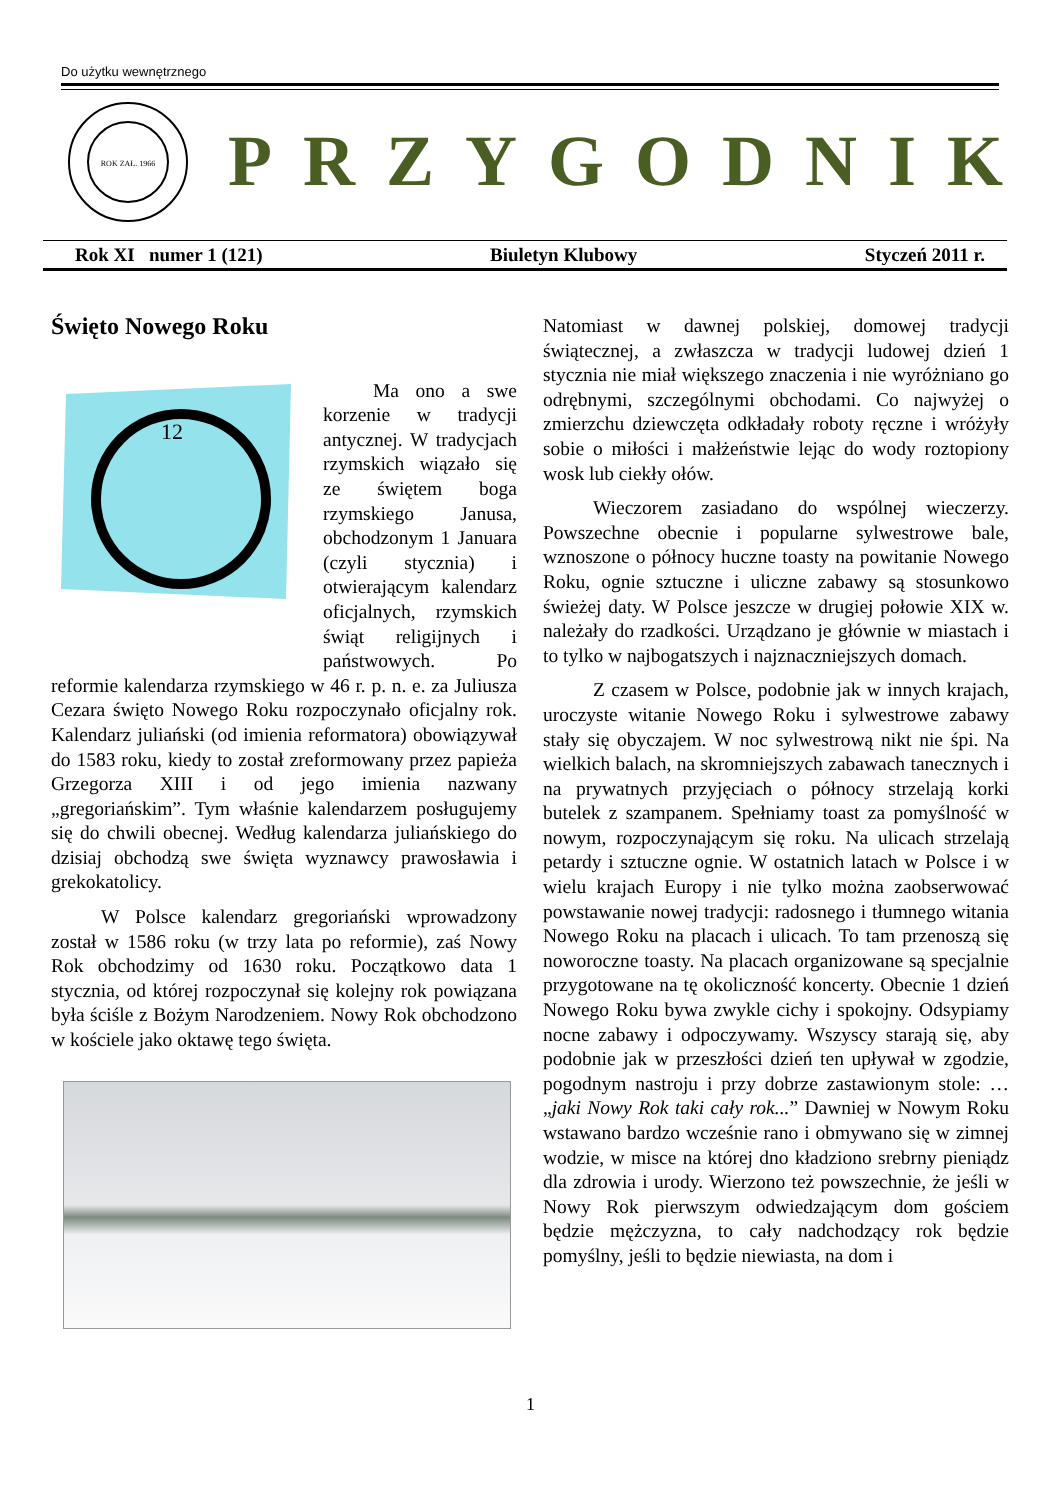Do użytku wewnętrznego
ROK ZAŁ. 1966
PRZYGODNIK
Rok XI numer 1 (121) Biuletyn Klubowy Styczeń 2011 r.
Święto Nowego Roku
12
Ma ono a swe korzenie w tradycji antycznej. W tradycjach rzymskich wiązało się ze świętem boga rzymskiego Janusa, obchodzonym 1 Januara (czyli stycznia) i otwierającym kalendarz oficjalnych, rzymskich świąt religijnych i państwowych. Po reformie kalendarza rzymskiego w 46 r. p. n. e. za Juliusza Cezara święto Nowego Roku rozpoczynało oficjalny rok. Kalendarz juliański (od imienia reformatora) obowiązywał do 1583 roku, kiedy to został zreformowany przez papieża Grzegorza XIII i od jego imienia nazwany „gregoriańskim”. Tym właśnie kalendarzem posługujemy się do chwili obecnej. Według kalendarza juliańskiego do dzisiaj obchodzą swe święta wyznawcy prawosławia i grekokatolicy.
W Polsce kalendarz gregoriański wprowadzony został w 1586 roku (w trzy lata po reformie), zaś Nowy Rok obchodzimy od 1630 roku. Początkowo data 1 stycznia, od której rozpoczynał się kolejny rok powiązana była ściśle z Bożym Narodzeniem. Nowy Rok obchodzono w kościele jako oktawę tego święta.
Natomiast w dawnej polskiej, domowej tradycji świątecznej, a zwłaszcza w tradycji ludowej dzień 1 stycznia nie miał większego znaczenia i nie wyróżniano go odrębnymi, szczególnymi obchodami. Co najwyżej o zmierzchu dziewczęta odkładały roboty ręczne i wróżyły sobie o miłości i małżeństwie lejąc do wody roztopiony wosk lub ciekły ołów.
Wieczorem zasiadano do wspólnej wieczerzy. Powszechne obecnie i popularne sylwestrowe bale, wznoszone o północy huczne toasty na powitanie Nowego Roku, ognie sztuczne i uliczne zabawy są stosunkowo świeżej daty. W Polsce jeszcze w drugiej połowie XIX w. należały do rzadkości. Urządzano je głównie w miastach i to tylko w najbogatszych i najznaczniejszych domach.
Z czasem w Polsce, podobnie jak w innych krajach, uroczyste witanie Nowego Roku i sylwestrowe zabawy stały się obyczajem. W noc sylwestrową nikt nie śpi. Na wielkich balach, na skromniejszych zabawach tanecznych i na prywatnych przyjęciach o północy strzelają korki butelek z szampanem. Spełniamy toast za pomyślność w nowym, rozpoczynającym się roku. Na ulicach strzelają petardy i sztuczne ognie. W ostatnich latach w Polsce i w wielu krajach Europy i nie tylko można zaobserwować powstawanie nowej tradycji: radosnego i tłumnego witania Nowego Roku na placach i ulicach. To tam przenoszą się noworoczne toasty. Na placach organizowane są specjalnie przygotowane na tę okoliczność koncerty. Obecnie 1 dzień Nowego Roku bywa zwykle cichy i spokojny. Odsypiamy nocne zabawy i odpoczywamy. Wszyscy starają się, aby podobnie jak w przeszłości dzień ten upływał w zgodzie, pogodnym nastroju i przy dobrze zastawionym stole: …„jaki Nowy Rok taki cały rok...” Dawniej w Nowym Roku wstawano bardzo wcześnie rano i obmywano się w zimnej wodzie, w misce na której dno kładziono srebrny pieniądz dla zdrowia i urody. Wierzono też powszechnie, że jeśli w Nowy Rok pierwszym odwiedzającym dom gościem będzie mężczyzna, to cały nadchodzący rok będzie pomyślny, jeśli to będzie niewiasta, na dom i
1